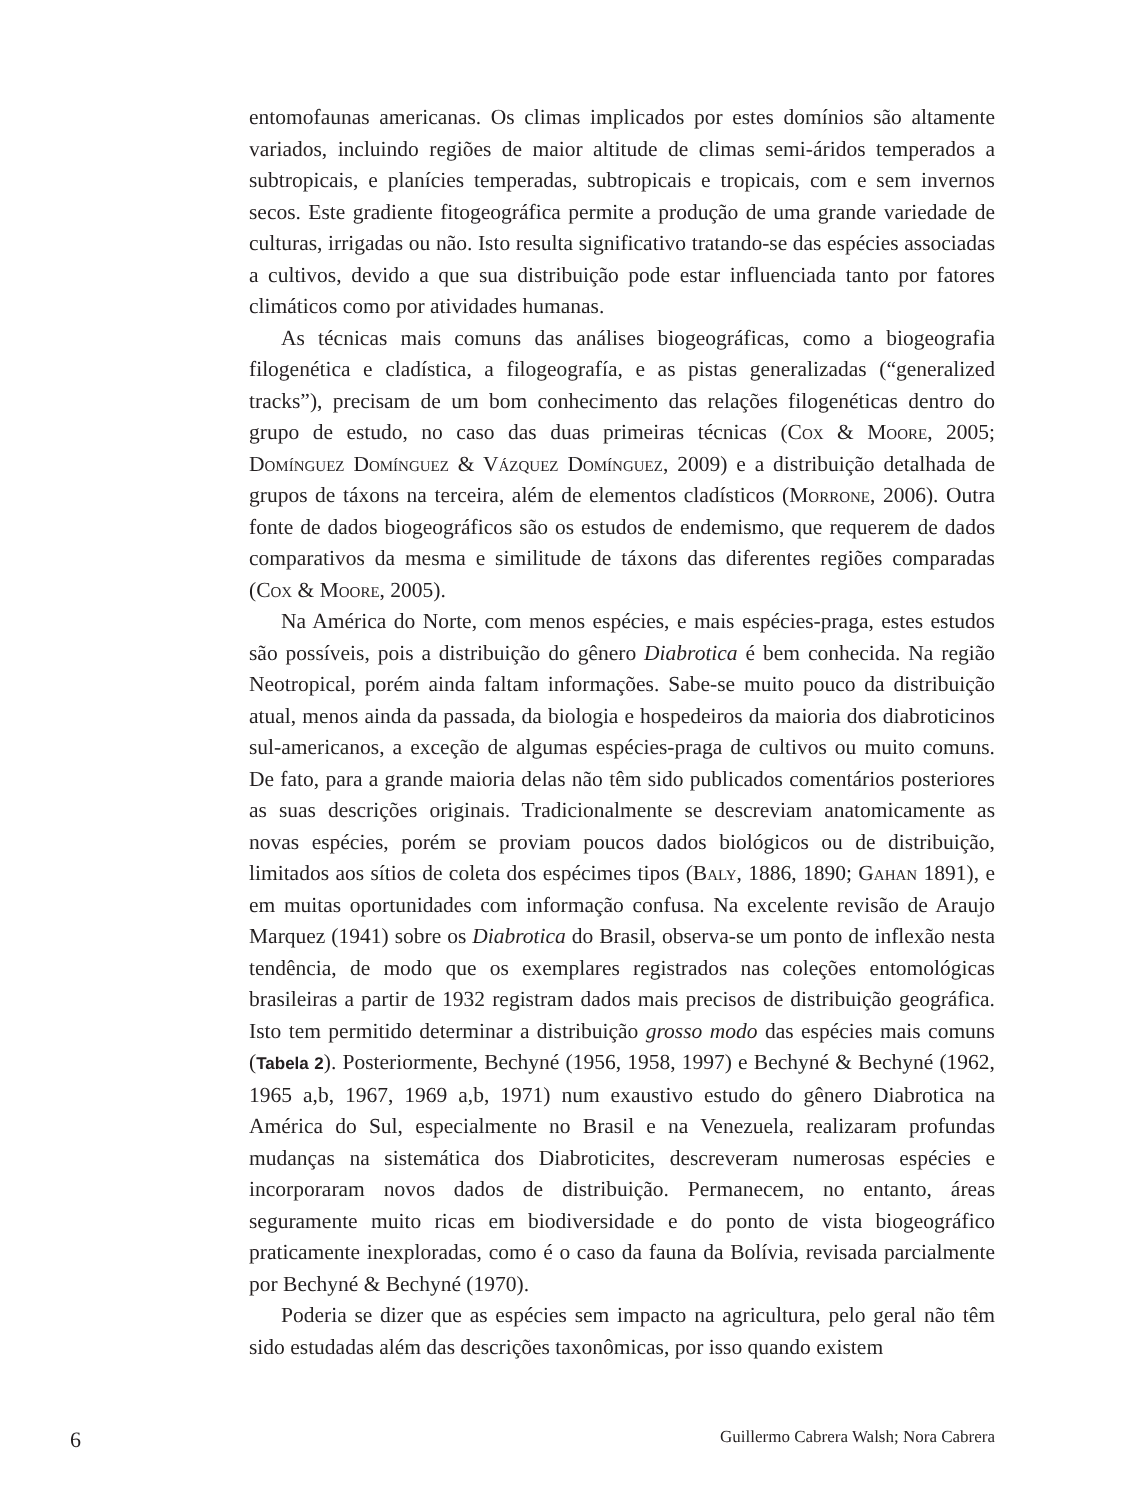entomofaunas americanas. Os climas implicados por estes domínios são altamente variados, incluindo regiões de maior altitude de climas semi-áridos temperados a subtropicais, e planícies temperadas, subtropicais e tropicais, com e sem invernos secos. Este gradiente fitogeográfica permite a produção de uma grande variedade de culturas, irrigadas ou não. Isto resulta significativo tratando-se das espécies associadas a cultivos, devido a que sua distribuição pode estar influenciada tanto por fatores climáticos como por atividades humanas.
As técnicas mais comuns das análises biogeográficas, como a biogeografia filogenética e cladística, a filogeografía, e as pistas generalizadas (“generalized tracks”), precisam de um bom conhecimento das relações filogenéticas dentro do grupo de estudo, no caso das duas primeiras técnicas (Cox & Moore, 2005; Domínguez Domínguez & Vázquez Domínguez, 2009) e a distribuição detalhada de grupos de táxons na terceira, além de elementos cladísticos (Morrone, 2006). Outra fonte de dados biogeográficos são os estudos de endemismo, que requerem de dados comparativos da mesma e similitude de táxons das diferentes regiões comparadas (Cox & Moore, 2005).
Na América do Norte, com menos espécies, e mais espécies-praga, estes estudos são possíveis, pois a distribuição do gênero Diabrotica é bem conhecida. Na região Neotropical, porém ainda faltam informações. Sabe-se muito pouco da distribuição atual, menos ainda da passada, da biologia e hospedeiros da maioria dos diabroticinos sul-americanos, a exceção de algumas espécies-praga de cultivos ou muito comuns. De fato, para a grande maioria delas não têm sido publicados comentários posteriores as suas descrições originais. Tradicionalmente se descreviam anatomicamente as novas espécies, porém se proviam poucos dados biológicos ou de distribuição, limitados aos sítios de coleta dos espécimes tipos (Baly, 1886, 1890; Gahan 1891), e em muitas oportunidades com informação confusa. Na excelente revisão de Araujo Marquez (1941) sobre os Diabrotica do Brasil, observa-se um ponto de inflexão nesta tendência, de modo que os exemplares registrados nas coleções entomológicas brasileiras a partir de 1932 registram dados mais precisos de distribuição geográfica. Isto tem permitido determinar a distribuição grosso modo das espécies mais comuns (Tabela 2). Posteriormente, Bechyné (1956, 1958, 1997) e Bechyné & Bechyné (1962, 1965 a,b, 1967, 1969 a,b, 1971) num exaustivo estudo do gênero Diabrotica na América do Sul, especialmente no Brasil e na Venezuela, realizaram profundas mudanças na sistemática dos Diabroticites, descreveram numerosas espécies e incorporaram novos dados de distribuição. Permanecem, no entanto, áreas seguramente muito ricas em biodiversidade e do ponto de vista biogeográfico praticamente inexploradas, como é o caso da fauna da Bolívia, revisada parcialmente por Bechyné & Bechyné (1970).
Poderia se dizer que as espécies sem impacto na agricultura, pelo geral não têm sido estudadas além das descrições taxonômicas, por isso quando existem
6 Guillermo Cabrera Walsh; Nora Cabrera